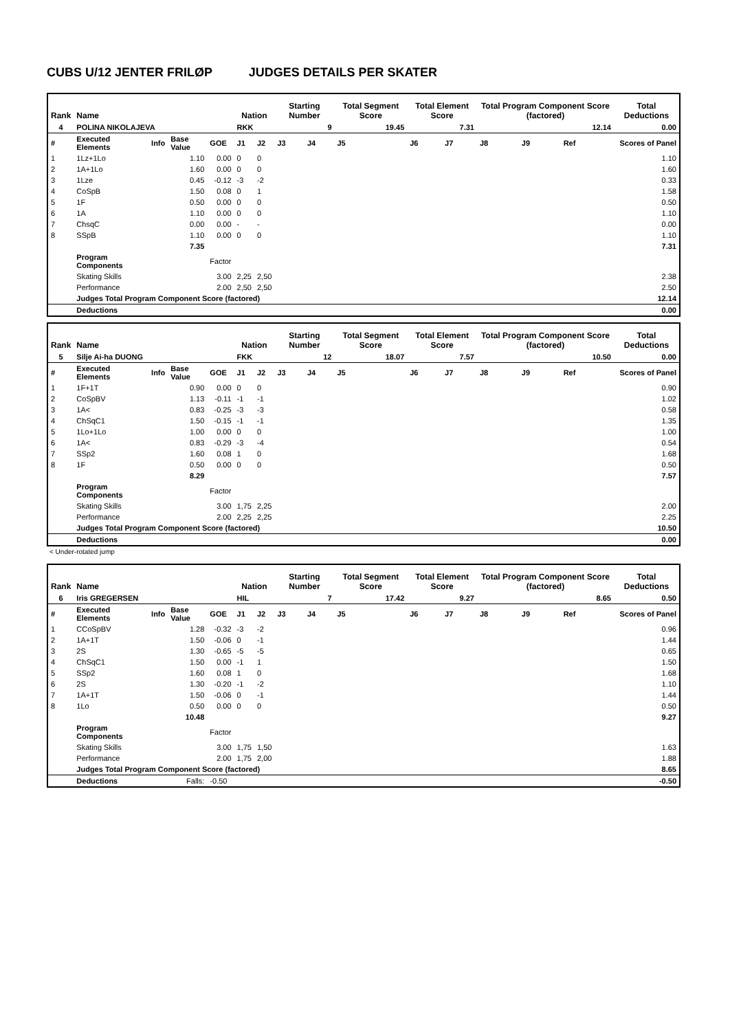CUBS U/12 JENTER FRILØP JUDGES DETAILS PER SKATER
| Rank | Name | | | | Nation | | Starting Number | | Total Segment Score | Total Element Score | | Total Program Component Score (factored) | | | Total Deductions |
| --- | --- | --- | --- | --- | --- | --- | --- | --- | --- | --- | --- | --- | --- | --- | --- |
| 4 | POLINA NIKOLAJEVA | | | | RKK | | 9 | | 19.45 | 7.31 | | 12.14 | | | 0.00 |
| # | Executed Elements | Info | Base Value | GOE | J1 | J2 | J3 | J4 | J5 | J6 | J7 | J8 | J9 | Ref | Scores of Panel |
| 1 | 1Lz+1Lo | | 1.10 | 0.00 | 0 | 0 | | | | | | | | | 1.10 |
| 2 | 1A+1Lo | | 1.60 | 0.00 | 0 | 0 | | | | | | | | | 1.60 |
| 3 | 1Lze | | 0.45 | -0.12 | -3 | -2 | | | | | | | | | 0.33 |
| 4 | CoSpB | | 1.50 | 0.08 | 0 | 1 | | | | | | | | | 1.58 |
| 5 | 1F | | 0.50 | 0.00 | 0 | 0 | | | | | | | | | 0.50 |
| 6 | 1A | | 1.10 | 0.00 | 0 | 0 | | | | | | | | | 1.10 |
| 7 | ChsqC | | 0.00 | 0.00 | - | - | | | | | | | | | 0.00 |
| 8 | SSpB | | 1.10 | 0.00 | 0 | 0 | | | | | | | | | 1.10 |
| | | | 7.35 | | | | | | | | | | | | 7.31 |
| | Program Components | | | Factor | | | | | | | | | | | |
| | Skating Skills | | | 3.00 | 2,25 | 2,50 | | | | | | | | | 2.38 |
| | Performance | | | 2.00 | 2,50 | 2,50 | | | | | | | | | 2.50 |
| | Judges Total Program Component Score (factored) | | | | | | | | | | | | | | 12.14 |
| | Deductions | | | | | | | | | | | | | | 0.00 |
| Rank | Name | | | | Nation | | Starting Number | | Total Segment Score | Total Element Score | | Total Program Component Score (factored) | | | Total Deductions |
| --- | --- | --- | --- | --- | --- | --- | --- | --- | --- | --- | --- | --- | --- | --- | --- |
| 5 | Silje Ai-ha DUONG | | | | FKK | | 12 | | 18.07 | 7.57 | | 10.50 | | | 0.00 |
| # | Executed Elements | Info | Base Value | GOE | J1 | J2 | J3 | J4 | J5 | J6 | J7 | J8 | J9 | Ref | Scores of Panel |
| 1 | 1F+1T | | 0.90 | 0.00 | 0 | 0 | | | | | | | | | 0.90 |
| 2 | CoSpBV | | 1.13 | -0.11 | -1 | -1 | | | | | | | | | 1.02 |
| 3 | 1A< | | 0.83 | -0.25 | -3 | -3 | | | | | | | | | 0.58 |
| 4 | ChSqC1 | | 1.50 | -0.15 | -1 | -1 | | | | | | | | | 1.35 |
| 5 | 1Lo+1Lo | | 1.00 | 0.00 | 0 | 0 | | | | | | | | | 1.00 |
| 6 | 1A< | | 0.83 | -0.29 | -3 | -4 | | | | | | | | | 0.54 |
| 7 | SSp2 | | 1.60 | 0.08 | 1 | 0 | | | | | | | | | 1.68 |
| 8 | 1F | | 0.50 | 0.00 | 0 | 0 | | | | | | | | | 0.50 |
| | | | 8.29 | | | | | | | | | | | | 7.57 |
| | Program Components | | | Factor | | | | | | | | | | | |
| | Skating Skills | | | 3.00 | 1,75 | 2,25 | | | | | | | | | 2.00 |
| | Performance | | | 2.00 | 2,25 | 2,25 | | | | | | | | | 2.25 |
| | Judges Total Program Component Score (factored) | | | | | | | | | | | | | | 10.50 |
| | Deductions | | | | | | | | | | | | | | 0.00 |
< Under-rotated jump
| Rank | Name | | | | Nation | | Starting Number | | Total Segment Score | Total Element Score | | Total Program Component Score (factored) | | | Total Deductions |
| --- | --- | --- | --- | --- | --- | --- | --- | --- | --- | --- | --- | --- | --- | --- | --- |
| 6 | Iris GREGERSEN | | | | HIL | | 7 | | 17.42 | 9.27 | | 8.65 | | | 0.50 |
| # | Executed Elements | Info | Base Value | GOE | J1 | J2 | J3 | J4 | J5 | J6 | J7 | J8 | J9 | Ref | Scores of Panel |
| 1 | CCoSpBV | | 1.28 | -0.32 | -3 | -2 | | | | | | | | | 0.96 |
| 2 | 1A+1T | | 1.50 | -0.06 | 0 | -1 | | | | | | | | | 1.44 |
| 3 | 2S | | 1.30 | -0.65 | -5 | -5 | | | | | | | | | 0.65 |
| 4 | ChSqC1 | | 1.50 | 0.00 | -1 | 1 | | | | | | | | | 1.50 |
| 5 | SSp2 | | 1.60 | 0.08 | 1 | 0 | | | | | | | | | 1.68 |
| 6 | 2S | | 1.30 | -0.20 | -1 | -2 | | | | | | | | | 1.10 |
| 7 | 1A+1T | | 1.50 | -0.06 | 0 | -1 | | | | | | | | | 1.44 |
| 8 | 1Lo | | 0.50 | 0.00 | 0 | 0 | | | | | | | | | 0.50 |
| | | | 10.48 | | | | | | | | | | | | 9.27 |
| | Program Components | | | Factor | | | | | | | | | | | |
| | Skating Skills | | | 3.00 | 1,75 | 1,50 | | | | | | | | | 1.63 |
| | Performance | | | 2.00 | 1,75 | 2,00 | | | | | | | | | 1.88 |
| | Judges Total Program Component Score (factored) | | | | | | | | | | | | | | 8.65 |
| | Deductions | Falls: | | -0.50 | | | | | | | | | | | -0.50 |